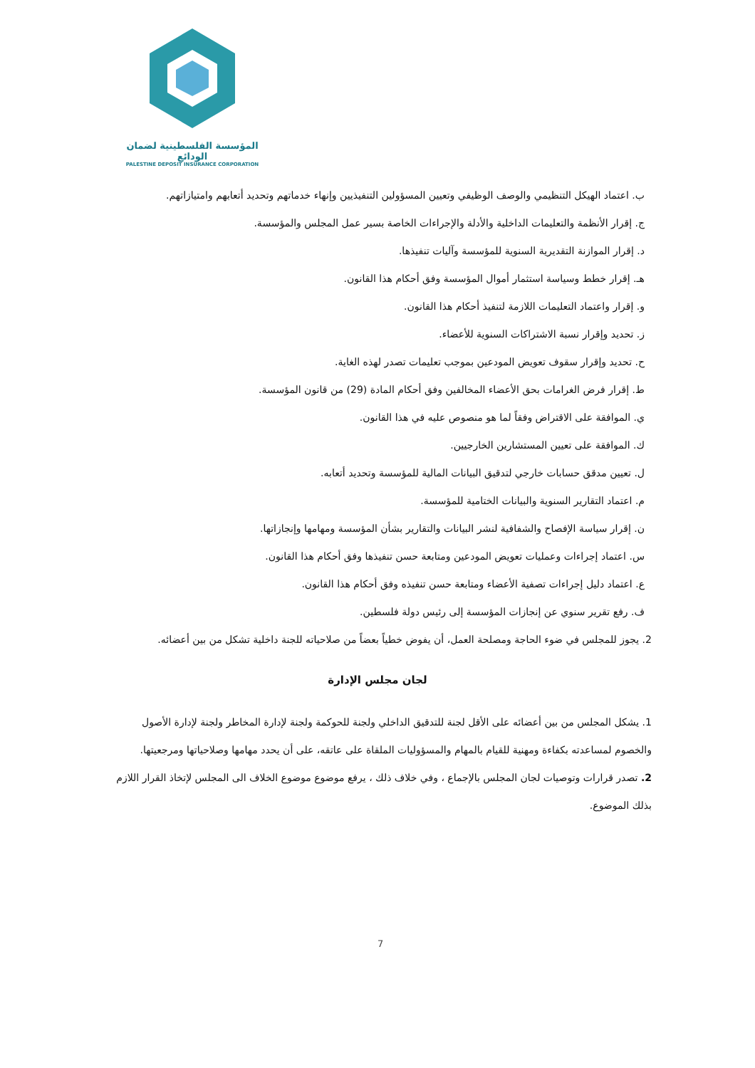المؤسسة الفلسطينية لضمان الودائع
PALESTINE DEPOSIT INSURANCE CORPORATION
ب. اعتماد الهيكل التنظيمي والوصف الوظيفي وتعيين المسؤولين التنفيذيين وإنهاء خدماتهم وتحديد أتعابهم وامتيازاتهم.
ج. إقرار الأنظمة والتعليمات الداخلية والأدلة والإجراءات الخاصة بسير عمل المجلس والمؤسسة.
د. إقرار الموازنة التقديرية السنوية للمؤسسة وآليات تنفيذها.
هـ. إقرار خطط وسياسة استثمار أموال المؤسسة وفق أحكام هذا القانون.
و. إقرار واعتماد التعليمات اللازمة لتنفيذ أحكام هذا القانون.
ز. تحديد وإقرار نسبة الاشتراكات السنوية للأعضاء.
ح. تحديد وإقرار سقوف تعويض المودعين بموجب تعليمات تصدر لهذه الغاية.
ط. إقرار فرض الغرامات بحق الأعضاء المخالفين وفق أحكام المادة (29) من قانون المؤسسة.
ي. الموافقة على الاقتراض وفقاً لما هو منصوص عليه في هذا القانون.
ك. الموافقة على تعيين المستشارين الخارجيين.
ل. تعيين مدقق حسابات خارجي لتدقيق البيانات المالية للمؤسسة وتحديد أتعابه.
م. اعتماد التقارير السنوية والبيانات الختامية للمؤسسة.
ن. إقرار سياسة الإفصاح والشفافية لنشر البيانات والتقارير بشأن المؤسسة ومهامها وإنجازاتها.
س. اعتماد إجراءات وعمليات تعويض المودعين ومتابعة حسن تنفيذها وفق أحكام هذا القانون.
ع. اعتماد دليل إجراءات تصفية الأعضاء ومتابعة حسن تنفيذه وفق أحكام هذا القانون.
ف. رفع تقرير سنوي عن إنجازات المؤسسة إلى رئيس دولة فلسطين.
2. يجوز للمجلس في ضوء الحاجة ومصلحة العمل، أن يفوض خطياً بعضاً من صلاحياته للجنة داخلية تشكل من بين أعضائه.
لجان مجلس الإدارة
1. يشكل المجلس من بين أعضائه على الأقل لجنة للتدقيق الداخلي ولجنة للحوكمة ولجنة لإدارة المخاطر ولجنة لإدارة الأصول والخصوم لمساعدته بكفاءة ومهنية للقيام بالمهام والمسؤوليات الملقاة على عاتقه، على أن يحدد مهامها وصلاحياتها ومرجعيتها.
2. تصدر قرارات وتوصيات لجان المجلس بالإجماع ، وفي خلاف ذلك ، يرفع موضوع موضوع الخلاف الى المجلس لإتخاذ القرار اللازم بذلك الموضوع.
7